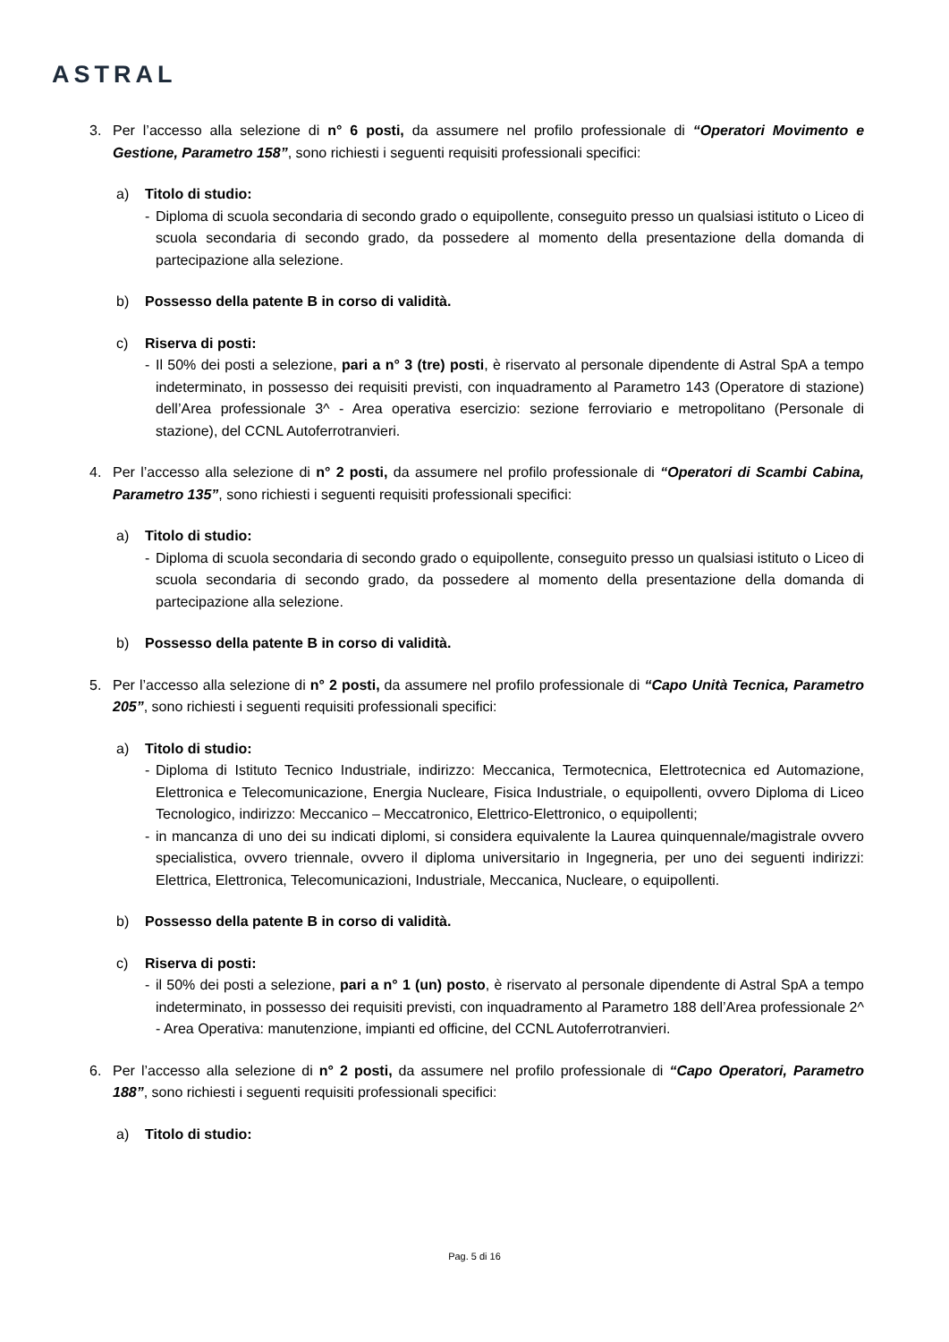ASTRAL
3. Per l’accesso alla selezione di n° 6 posti, da assumere nel profilo professionale di “Operatori Movimento e Gestione, Parametro 158”, sono richiesti i seguenti requisiti professionali specifici:
a) Titolo di studio:
- Diploma di scuola secondaria di secondo grado o equipollente, conseguito presso un qualsiasi istituto o Liceo di scuola secondaria di secondo grado, da possedere al momento della presentazione della domanda di partecipazione alla selezione.
b) Possesso della patente B in corso di validità.
c) Riserva di posti:
- Il 50% dei posti a selezione, pari a n° 3 (tre) posti, è riservato al personale dipendente di Astral SpA a tempo indeterminato, in possesso dei requisiti previsti, con inquadramento al Parametro 143 (Operatore di stazione) dell’Area professionale 3^ - Area operativa esercizio: sezione ferroviario e metropolitano (Personale di stazione), del CCNL Autoferrotranvieri.
4. Per l’accesso alla selezione di n° 2 posti, da assumere nel profilo professionale di “Operatori di Scambi Cabina, Parametro 135”, sono richiesti i seguenti requisiti professionali specifici:
a) Titolo di studio:
- Diploma di scuola secondaria di secondo grado o equipollente, conseguito presso un qualsiasi istituto o Liceo di scuola secondaria di secondo grado, da possedere al momento della presentazione della domanda di partecipazione alla selezione.
b) Possesso della patente B in corso di validità.
5. Per l’accesso alla selezione di n° 2 posti, da assumere nel profilo professionale di “Capo Unità Tecnica, Parametro 205”, sono richiesti i seguenti requisiti professionali specifici:
a) Titolo di studio:
- Diploma di Istituto Tecnico Industriale, indirizzo: Meccanica, Termotecnica, Elettrotecnica ed Automazione, Elettronica e Telecomunicazione, Energia Nucleare, Fisica Industriale, o equipollenti, ovvero Diploma di Liceo Tecnologico, indirizzo: Meccanico – Meccatronico, Elettrico-Elettronico, o equipollenti;
- in mancanza di uno dei su indicati diplomi, si considera equivalente la Laurea quinquennale/magistrale ovvero specialistica, ovvero triennale, ovvero il diploma universitario in Ingegneria, per uno dei seguenti indirizzi: Elettrica, Elettronica, Telecomunicazioni, Industriale, Meccanica, Nucleare, o equipollenti.
b) Possesso della patente B in corso di validità.
c) Riserva di posti:
- il 50% dei posti a selezione, pari a n° 1 (un) posto, è riservato al personale dipendente di Astral SpA a tempo indeterminato, in possesso dei requisiti previsti, con inquadramento al Parametro 188 dell’Area professionale 2^ - Area Operativa: manutenzione, impianti ed officine, del CCNL Autoferrotranvieri.
6. Per l’accesso alla selezione di n° 2 posti, da assumere nel profilo professionale di “Capo Operatori, Parametro 188”, sono richiesti i seguenti requisiti professionali specifici:
a) Titolo di studio:
Pag. 5 di 16